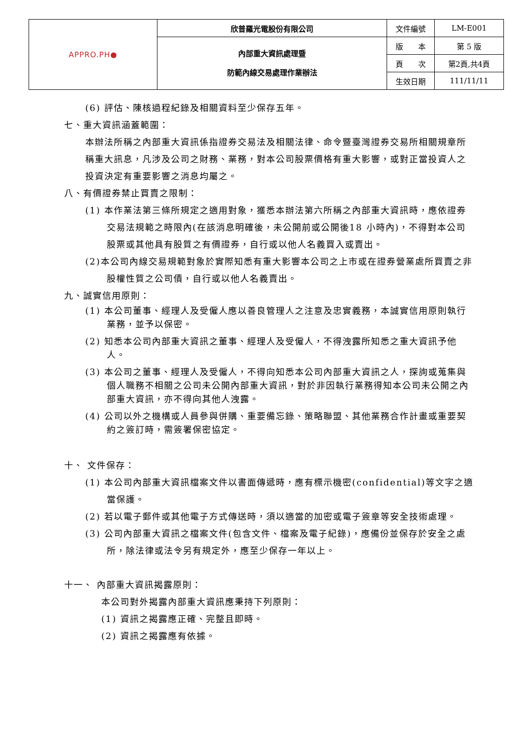| APPRO.PH● | 欣普羅光電股份有限公司 | 文件編號 | LM-E001 |
| | 內部重大資訊處理暨 防範內線交易處理作業辦法 | 版 本 | 第 5 版 |
| | | 頁 次 | 第2頁,共4頁 |
| | | 生效日期 | 111/11/11 |
(6) 評估、陳核過程紀錄及相關資料至少保存五年。
七、重大資訊涵蓋範圍：
本辦法所稱之內部重大資訊係指證券交易法及相關法律、命令暨臺灣證券交易所相關規章所稱重大訊息，凡涉及公司之財務、業務，對本公司股票價格有重大影響，或對正當投資人之投資決定有重要影響之消息均屬之。
八、有價證券禁止買賣之限制：
(1) 本作業法第三條所規定之適用對象，獲悉本辦法第六所稱之內部重大資訊時，應依證券交易法規範之時限內(在該消息明確後，未公開前或公開後18 小時內)，不得對本公司股票或其他具有股質之有價證券，自行或以他人名義買入或賣出。
(2)本公司內線交易規範對象於實際知悉有重大影響本公司之上市或在證券營業處所買賣之非股權性質之公司債，自行或以他人名義賣出。
九、誠實信用原則：
(1) 本公司董事、經理人及受僱人應以善良管理人之注意及忠實義務，本誠實信用原則執行業務，並予以保密。
(2) 知悉本公司內部重大資訊之董事、經理人及受僱人，不得洩露所知悉之重大資訊予他人。
(3) 本公司之董事、經理人及受僱人，不得向知悉本公司內部重大資訊之人，探詢或蒐集與個人職務不相關之公司未公開內部重大資訊，對於非因執行業務得知本公司未公開之內部重大資訊，亦不得向其他人洩露。
(4) 公司以外之機構或人員參與併購、重要備忘錄、策略聯盟、其他業務合作計畫或重要契約之簽訂時，需簽署保密協定。
十、 文件保存：
(1) 本公司內部重大資訊檔案文件以書面傳遞時，應有標示機密(confidential)等文字之適當保護。
(2) 若以電子郵件或其他電子方式傳送時，須以適當的加密或電子簽章等安全技術處理。
(3) 公司內部重大資訊之檔案文件(包含文件、檔案及電子紀錄)，應備份並保存於安全之處所，除法律或法令另有規定外，應至少保存一年以上。
十一、 內部重大資訊揭露原則：
本公司對外揭露內部重大資訊應秉持下列原則：
(1) 資訊之揭露應正確、完整且即時。
(2) 資訊之揭露應有依據。